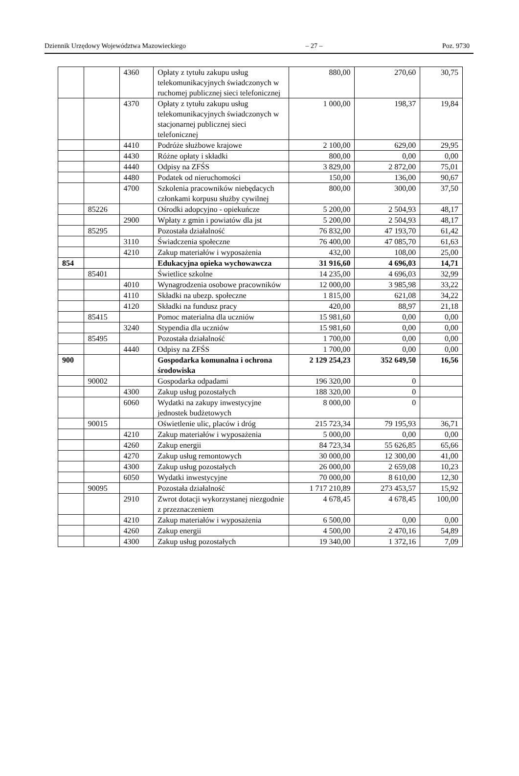Dziennik Urzędowy Województwa Mazowieckiego – 27 – Poz. 9730
| | | 4360 | Opłaty z tytułu zakupu usług telekomunikacyjnych świadczonych w ruchomej publicznej sieci telefonicznej | 880,00 | 270,60 | 30,75 |
| | | 4370 | Opłaty z tytułu zakupu usług telekomunikacyjnych świadczonych w stacjonarnej publicznej sieci telefonicznej | 1 000,00 | 198,37 | 19,84 |
| | | 4410 | Podróże służbowe krajowe | 2 100,00 | 629,00 | 29,95 |
| | | 4430 | Różne opłaty i składki | 800,00 | 0,00 | 0,00 |
| | | 4440 | Odpisy na ZFŚS | 3 829,00 | 2 872,00 | 75,01 |
| | | 4480 | Podatek od nieruchomości | 150,00 | 136,00 | 90,67 |
| | | 4700 | Szkolenia pracowników niebędacych członkami korpusu służby cywilnej | 800,00 | 300,00 | 37,50 |
| | 85226 | | Ośrodki adopcyjno - opiekuńcze | 5 200,00 | 2 504,93 | 48,17 |
| | | 2900 | Wpłaty z gmin i powiatów dla jst | 5 200,00 | 2 504,93 | 48,17 |
| | 85295 | | Pozostała działalność | 76 832,00 | 47 193,70 | 61,42 |
| | | 3110 | Świadczenia społeczne | 76 400,00 | 47 085,70 | 61,63 |
| | | 4210 | Zakup materiałów i wyposażenia | 432,00 | 108,00 | 25,00 |
| 854 | | | Edukacyjna opieka wychowawcza | 31 916,60 | 4 696,03 | 14,71 |
| | 85401 | | Świetlice szkolne | 14 235,00 | 4 696,03 | 32,99 |
| | | 4010 | Wynagrodzenia osobowe pracowników | 12 000,00 | 3 985,98 | 33,22 |
| | | 4110 | Składki na ubezp. społeczne | 1 815,00 | 621,08 | 34,22 |
| | | 4120 | Składki na fundusz pracy | 420,00 | 88,97 | 21,18 |
| | 85415 | | Pomoc materialna dla uczniów | 15 981,60 | 0,00 | 0,00 |
| | | 3240 | Stypendia dla uczniów | 15 981,60 | 0,00 | 0,00 |
| | 85495 | | Pozostała działalność | 1 700,00 | 0,00 | 0,00 |
| | | 4440 | Odpisy na ZFŚS | 1 700,00 | 0,00 | 0,00 |
| 900 | | | Gospodarka komunalna i ochrona środowiska | 2 129 254,23 | 352 649,50 | 16,56 |
| | 90002 | | Gospodarka odpadami | 196 320,00 | 0 | |
| | | 4300 | Zakup usług pozostałych | 188 320,00 | 0 | |
| | | 6060 | Wydatki na zakupy inwestycyjne jednostek budżetowych | 8 000,00 | 0 | |
| | 90015 | | Oświetlenie ulic, placów i dróg | 215 723,34 | 79 195,93 | 36,71 |
| | | 4210 | Zakup materiałów i wyposażenia | 5 000,00 | 0,00 | 0,00 |
| | | 4260 | Zakup energii | 84 723,34 | 55 626,85 | 65,66 |
| | | 4270 | Zakup usług remontowych | 30 000,00 | 12 300,00 | 41,00 |
| | | 4300 | Zakup usług pozostałych | 26 000,00 | 2 659,08 | 10,23 |
| | | 6050 | Wydatki inwestycyjne | 70 000,00 | 8 610,00 | 12,30 |
| | 90095 | | Pozostała działalność | 1 717 210,89 | 273 453,57 | 15,92 |
| | | 2910 | Zwrot dotacji wykorzystanej niezgodnie z przeznaczeniem | 4 678,45 | 4 678,45 | 100,00 |
| | | 4210 | Zakup materiałów i wyposażenia | 6 500,00 | 0,00 | 0,00 |
| | | 4260 | Zakup energii | 4 500,00 | 2 470,16 | 54,89 |
| | | 4300 | Zakup usług pozostałych | 19 340,00 | 1 372,16 | 7,09 |